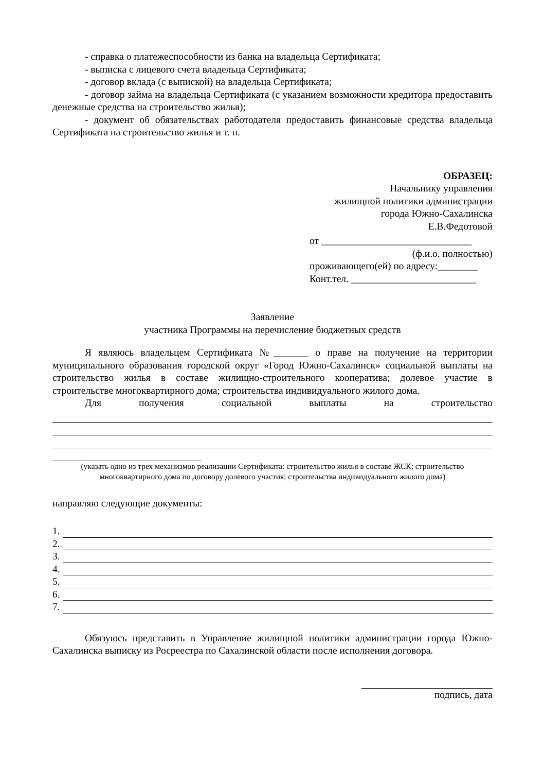- справка о платежеспособности из банка на владельца Сертификата;
- выписка с лицевого счета владельца Сертификата;
- договор вклада (с выпиской) на владельца Сертификата;
- договор займа на владельца Сертификата (с указанием возможности кредитора предоставить денежные средства на строительство жилья);
- документ об обязательствах работодателя предоставить финансовые средства владельца Сертификата на строительство жилья и т. п.
ОБРАЗЕЦ:
Начальнику управления
жилищной политики администрации
города Южно-Сахалинска
Е.В.Федотовой
от ______________________________
(ф.и.о. полностью)
проживающего(ей) по адресу:________
Конт.тел. _________________________
Заявление
участника Программы на перечисление бюджетных средств
Я являюсь владельцем Сертификата №_______ о праве на получение на территории муниципального образования городской округ «Город Южно-Сахалинск» социальной выплаты на строительство жилья в составе жилищно-строительного кооператива; долевое участие в строительстве многоквартирного дома; строительства индивидуального жилого дома.
Для получения социальной выплаты на строительство
(указать одно из трех механизмов реализации Сертификата: строительство жилья в составе ЖСК; строительство многоквартирного дома по договору долевого участия; строительства индивидуального жилого дома)
направляю следующие документы:
1.
2.
3.
4.
5.
6.
7.
Обязуюсь представить в Управление жилищной политики администрации города Южно-Сахалинска выписку из Росреестра по Сахалинской области после исполнения договора.
подпись, дата